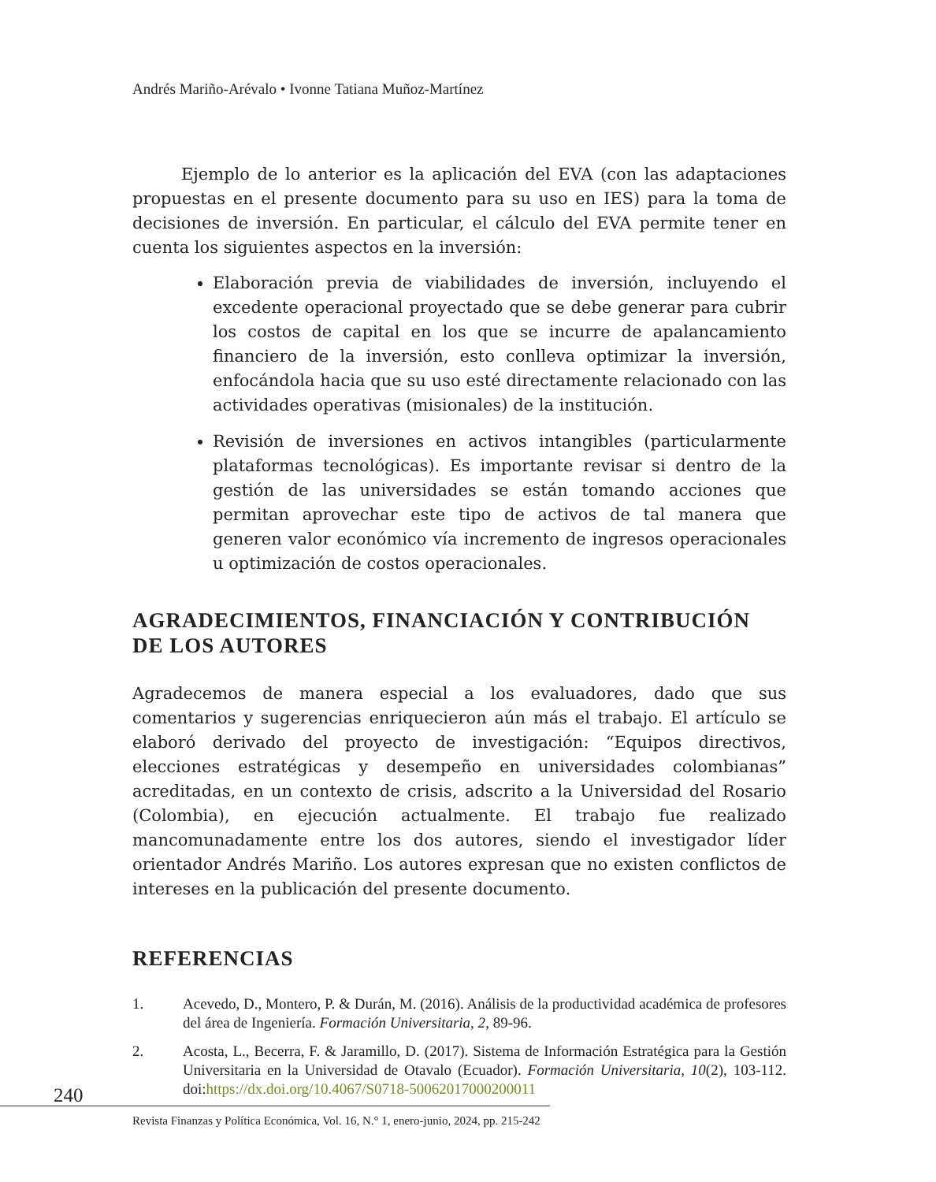Andrés Mariño-Arévalo • Ivonne Tatiana Muñoz-Martínez
Ejemplo de lo anterior es la aplicación del EVA (con las adaptaciones propuestas en el presente documento para su uso en IES) para la toma de decisiones de inversión. En particular, el cálculo del EVA permite tener en cuenta los siguientes aspectos en la inversión:
Elaboración previa de viabilidades de inversión, incluyendo el excedente operacional proyectado que se debe generar para cubrir los costos de capital en los que se incurre de apalancamiento financiero de la inversión, esto conlleva optimizar la inversión, enfocándola hacia que su uso esté directamente relacionado con las actividades operativas (misionales) de la institución.
Revisión de inversiones en activos intangibles (particularmente plataformas tecnológicas). Es importante revisar si dentro de la gestión de las universidades se están tomando acciones que permitan aprovechar este tipo de activos de tal manera que generen valor económico vía incremento de ingresos operacionales u optimización de costos operacionales.
AGRADECIMIENTOS, FINANCIACIÓN Y CONTRIBUCIÓN DE LOS AUTORES
Agradecemos de manera especial a los evaluadores, dado que sus comentarios y sugerencias enriquecieron aún más el trabajo. El artículo se elaboró derivado del proyecto de investigación: “Equipos directivos, elecciones estratégicas y desempeño en universidades colombianas” acreditadas, en un contexto de crisis, adscrito a la Universidad del Rosario (Colombia), en ejecución actualmente. El trabajo fue realizado mancomunadamente entre los dos autores, siendo el investigador líder orientador Andrés Mariño. Los autores expresan que no existen conflictos de intereses en la publicación del presente documento.
REFERENCIAS
1. Acevedo, D., Montero, P. & Durán, M. (2016). Análisis de la productividad académica de profesores del área de Ingeniería. Formación Universitaria, 2, 89-96.
2. Acosta, L., Becerra, F. & Jaramillo, D. (2017). Sistema de Información Estratégica para la Gestión Universitaria en la Universidad de Otavalo (Ecuador). Formación Universitaria, 10(2), 103-112. doi:https://dx.doi.org/10.4067/S0718-50062017000200011
240
Revista Finanzas y Política Económica, Vol. 16, N.° 1, enero-junio, 2024, pp. 215-242